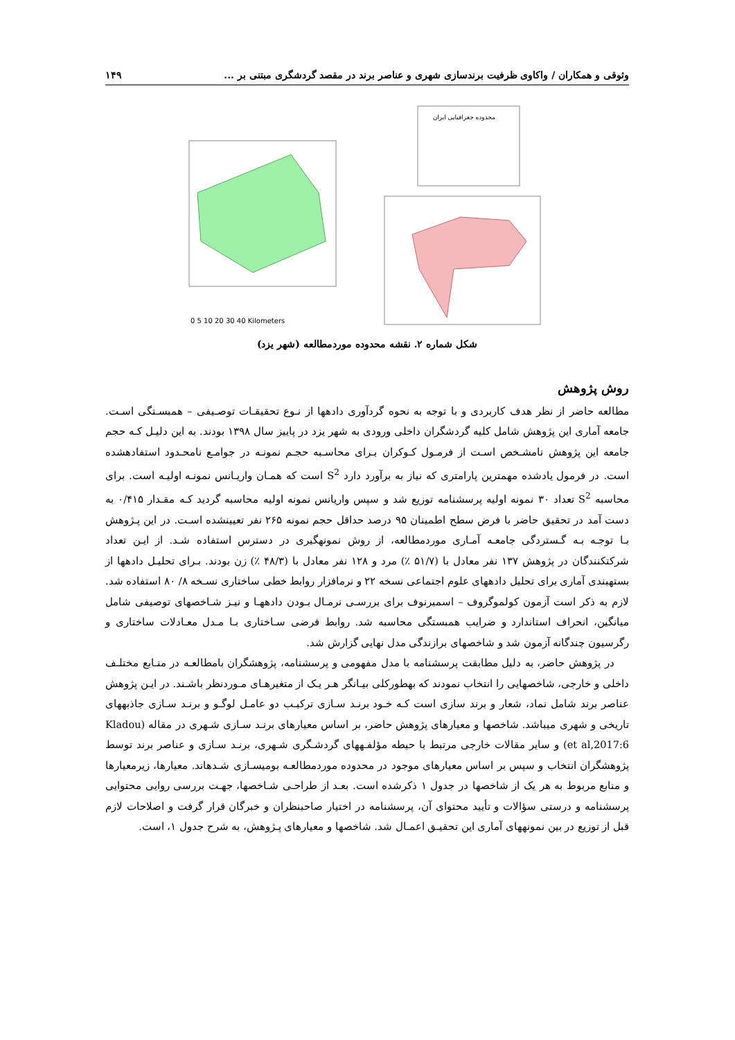وثوقی و همکاران / واکاوی ظرفیت برندسازی شهری و عناصر برند در مقصد گردشگری مبتنی بر ... ۱۴۹
محدوده جغرافیایی ایران
0 5 10 20 30 40 Kilometers
شکل شماره ۲. نقشه محدوده موردمطالعه (شهر یزد)
روش پژوهش
مطالعه حاضر از نظر هدف کاربردی و با توجه به نحوه گردآوری دادهها از نـوع تحقیقـات توصـیفی – همبسـتگی اسـت. جامعه آماری این پژوهش شامل کلیه گردشگران داخلی ورودی به شهر یزد در پاییز سال ۱۳۹۸ بودند. به این دلیـل کـه حجم جامعه این پژوهش نامشـخص اسـت از فرمـول کـوکران بـرای محاسـبه حجـم نمونـه در جوامـع نامحـدود استفادهشده است. در فرمول یادشده مهمترین پارامتری که نیاز به برآورد دارد S<sup>2</sup> است که همـان واریـانس نمونـه اولیـه است. برای محاسبه S<sup>2</sup> تعداد ۳۰ نمونه اولیه پرسشنامه توزیع شد و سپس واریانس نمونه اولیه محاسبه گردید کـه مقـدار ۰/۴۱۵ به دست آمد در تحقیق حاضر با فرض سطح اطمینان ۹۵ درصد حداقل حجم نمونه ۲۶۵ نفر تعیینشده اسـت. در این پـژوهش بـا توجـه بـه گـستردگی جامعـه آمـاری موردمطالعه، از روش نمونهگیری در دسترس استفاده شـد. از ایـن تعداد شرکتکنندگان در پژوهش ۱۳۷ نفر معادل با (۵۱/۷ ٪) مرد و ۱۲۸ نفر معادل با (۴۸/۳ ٪) زن بودند. بـرای تحلیـل دادهها از بستهبندی آماری برای تحلیل دادههای علوم اجتماعی نسخه ۲۲ و نرمافزار روابط خطی ساختاری نسـخه ۸/ ۸۰ استفاده شد. لازم به ذکر است آزمون کولموگروف – اسمیرنوف برای بررسـی نرمـال بـودن دادههـا و نیـز شـاخصهای توصیفی شامل میانگین، انحراف استاندارد و ضرایب همبستگی محاسبه شد. روابط فرضی سـاختاری بـا مـدل معـادلات ساختاری و رگرسیون چندگانه آزمون شد و شاخصهای برازندگی مدل نهایی گزارش شد.
در پژوهش حاضر، به دلیل مطابقت پرسشنامه با مدل مفهومی و پرسشنامه، پژوهشگران بامطالعـه در منـابع مختلـف داخلی و خارجی، شاخصهایی را انتخاب نمودند که بهطورکلی بیـانگر هـر یـک از متغیرهـای مـوردنظر باشـند. در ایـن پژوهش عناصر برند شامل نماد، شعار و برند سازی است کـه خـود برنـد سـازی ترکیـب دو عامـل لوگـو و برنـد سـازی جاذبههای تاریخی و شهری میباشد. شاخصها و معیارهای پژوهش حاضر، بر اساس معیارهای برنـد سـازی شـهری در مقاله (Kladou et al,2017:6) و سایر مقالات خارجی مرتبط با حیطه مؤلفـههای گردشـگری شـهری، برنـد سـازی و عناصر برند توسط پژوهشگران انتخاب و سپس بر اساس معیارهای موجود در محدوده موردمطالعـه بومیسـازی شـدهاند. معیارها، زیرمعیارها و منابع مربوط به هر یک از شاخصها در جدول ۱ ذکرشده است. بعـد از طراحـی شـاخصها، جهـت بررسی روایی محتوایی پرسشنامه و درستی سؤالات و تأیید محتوای آن، پرسشنامه در اختیار صاحبنظران و خبرگان قرار گرفت و اصلاحات لازم قبل از توزیع در بین نمونههای آماری این تحقیـق اعمـال شد. شاخصها و معیارهای پـژوهش، به شرح جدول ۱، است.